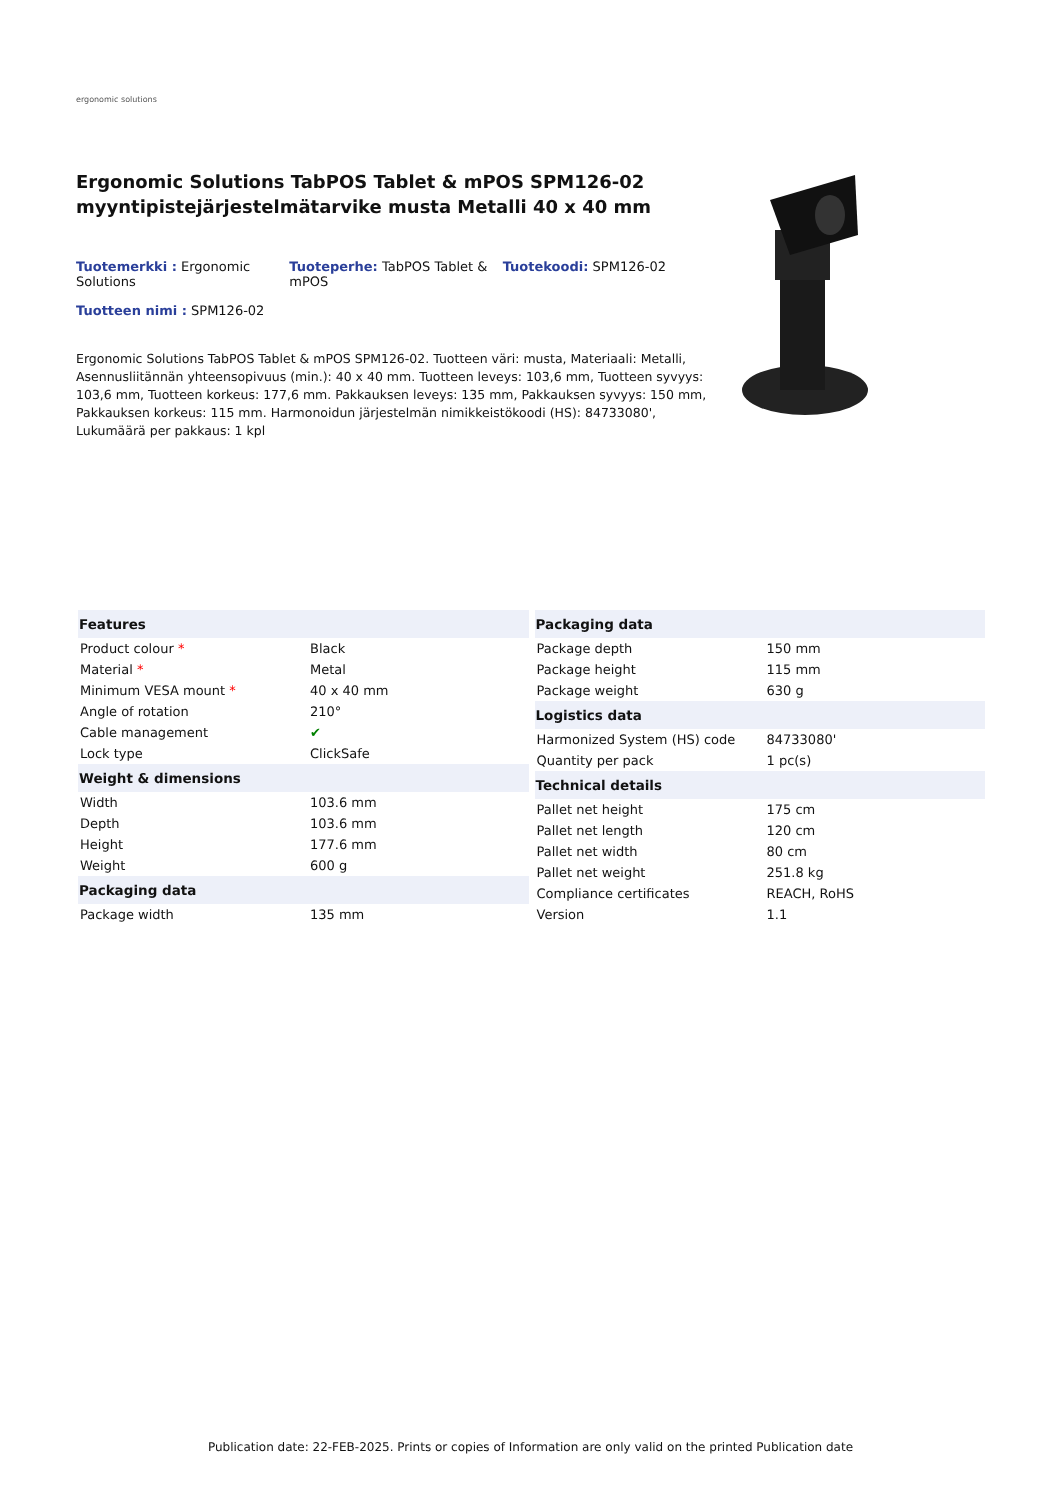ergonomic solutions
Ergonomic Solutions TabPOS Tablet & mPOS SPM126-02 myyntipistejärjestelmätarvike musta Metalli 40 x 40 mm
Tuotemerkki : Ergonomic Solutions
Tuoteperhe: TabPOS Tablet & mPOS
Tuotekoodi: SPM126-02
Tuotteen nimi : SPM126-02
Ergonomic Solutions TabPOS Tablet & mPOS SPM126-02. Tuotteen väri: musta, Materiaali: Metalli, Asennusliitännän yhteensopivuus (min.): 40 x 40 mm. Tuotteen leveys: 103,6 mm, Tuotteen syvyys: 103,6 mm, Tuotteen korkeus: 177,6 mm. Pakkauksen leveys: 135 mm, Pakkauksen syvyys: 150 mm, Pakkauksen korkeus: 115 mm. Harmonoidun järjestelmän nimikkeistökoodi (HS): 84733080', Lukumäärä per pakkaus: 1 kpl
| Features | |
| --- | --- |
| Product colour * | Black |
| Material * | Metal |
| Minimum VESA mount * | 40 x 40 mm |
| Angle of rotation | 210° |
| Cable management | ✔ |
| Lock type | ClickSafe |
| Weight & dimensions | |
| Width | 103.6 mm |
| Depth | 103.6 mm |
| Height | 177.6 mm |
| Weight | 600 g |
| Packaging data | |
| Package width | 135 mm |
| Packaging data | |
| --- | --- |
| Package depth | 150 mm |
| Package height | 115 mm |
| Package weight | 630 g |
| Logistics data | |
| Harmonized System (HS) code | 84733080' |
| Quantity per pack | 1 pc(s) |
| Technical details | |
| Pallet net height | 175 cm |
| Pallet net length | 120 cm |
| Pallet net width | 80 cm |
| Pallet net weight | 251.8 kg |
| Compliance certificates | REACH, RoHS |
| Version | 1.1 |
Publication date: 22-FEB-2025. Prints or copies of Information are only valid on the printed Publication date